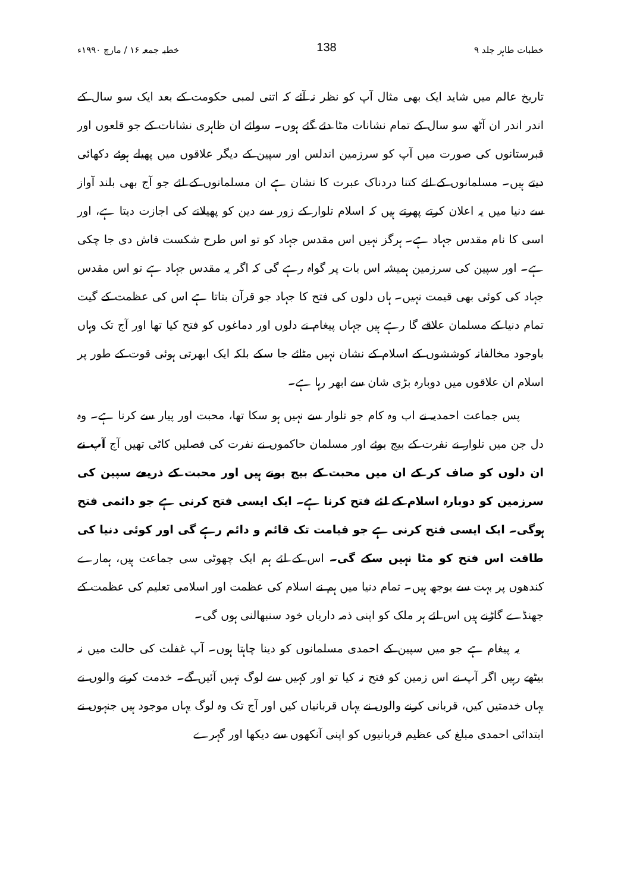خطبات طاہر جلد ۹ 138 خطبہ جمعہ ۱۶ / مارچ ۱۹۹۰ء
تاریخ عالم میں شاید ایک بھی مثال آپ کو نظر نہ آئے کہ اتنی لمبی حکومت کے بعد ایک سو سال کے اندر اندر ان آٹھ سو سال کے تمام نشانات مٹا دئے گئے ہوں۔ سوائے ان ظاہری نشانات کے جو قلعوں اور قبرستانوں کی صورت میں آپ کو سرزمین اندلس اور سپین کے دیگر علاقوں میں پھیلے ہوئے دکھائی دیتے ہیں۔ مسلمانوں کے لئے کتنا دردناک عبرت کا نشان ہے ان مسلمانوں کے لئے جو آج بھی بلند آواز سے دنیا میں یہ اعلان کرتے پھرتے ہیں کہ اسلام تلوار کے زور سے دین کو پھیلانے کی اجازت دیتا ہے، اور اسی کا نام مقدس جہاد ہے۔ ہرگز نہیں اس مقدس جہاد کو تو اس طرح شکست فاش دی جا چکی ہے۔ اور سپین کی سرزمین ہمیشہ اس بات پر گواہ رہے گی کہ اگر یہ مقدس جہاد ہے تو اس مقدس جہاد کی کوئی بھی قیمت نہیں۔ ہاں دلوں کی فتح کا جہاد جو قرآن بتاتا ہے اس کی عظمت کے گیت تمام دنیا کے مسلمان علاقے گا رہے ہیں جہاں پیغام نے دلوں اور دماغوں کو فتح کیا تھا اور آج تک وہاں باوجود مخالفانہ کوششوں کے اسلام کے نشان نہیں مٹائے جا سکے بلکہ ایک ابھرتی ہوئی قوت کے طور پر اسلام ان علاقوں میں دوبارہ بڑی شان سے ابھر رہا ہے۔
پس جماعت احمدیہ نے اب وہ کام جو تلوار سے نہیں ہو سکا تھا، محبت اور پیار سے کرنا ہے۔ وہ دل جن میں تلوار نے نفرت کے بیج بوئے اور مسلمان حاکموں نے نفرت کی فصلیں کاٹی تھیں آج آپ نے ان دلوں کو صاف کر کے ان میں محبت کے بیج بونے ہیں اور محبت کے ذریعے سپین کی سرزمین کو دوبارہ اسلام کے لئے فتح کرنا ہے۔ ایک ایسی فتح کرنی ہے جو دائمی فتح ہوگی۔ ایک ایسی فتح کرنی ہے جو قیامت تک قائم و دائم رہے گی اور کوئی دنیا کی طاقت اس فتح کو مٹا نہیں سکے گی۔ اس کے لئے ہم ایک چھوٹی سی جماعت ہیں، ہمارے کندھوں پر بہت سے بوجھ ہیں۔ تمام دنیا میں ہم نے اسلام کی عظمت اور اسلامی تعلیم کی عظمت کے جھنڈے گاڑنے ہیں اس لئے ہر ملک کو اپنی ذمہ داریاں خود سنبھالنی ہوں گی۔
یہ پیغام ہے جو میں سپین کے احمدی مسلمانوں کو دینا چاہتا ہوں۔ آپ غفلت کی حالت میں نہ بیٹھے رہیں اگر آپ نے اس زمین کو فتح نہ کیا تو اور کہیں سے لوگ نہیں آئیں گے۔ خدمت کرنے والوں نے یہاں خدمتیں کیں، قربانی کرنے والوں نے یہاں قربانیاں کیں اور آج تک وہ لوگ یہاں موجود ہیں جنہوں نے ابتدائی احمدی مبلغ کی عظیم قربانیوں کو اپنی آنکھوں سے دیکھا اور گہرے